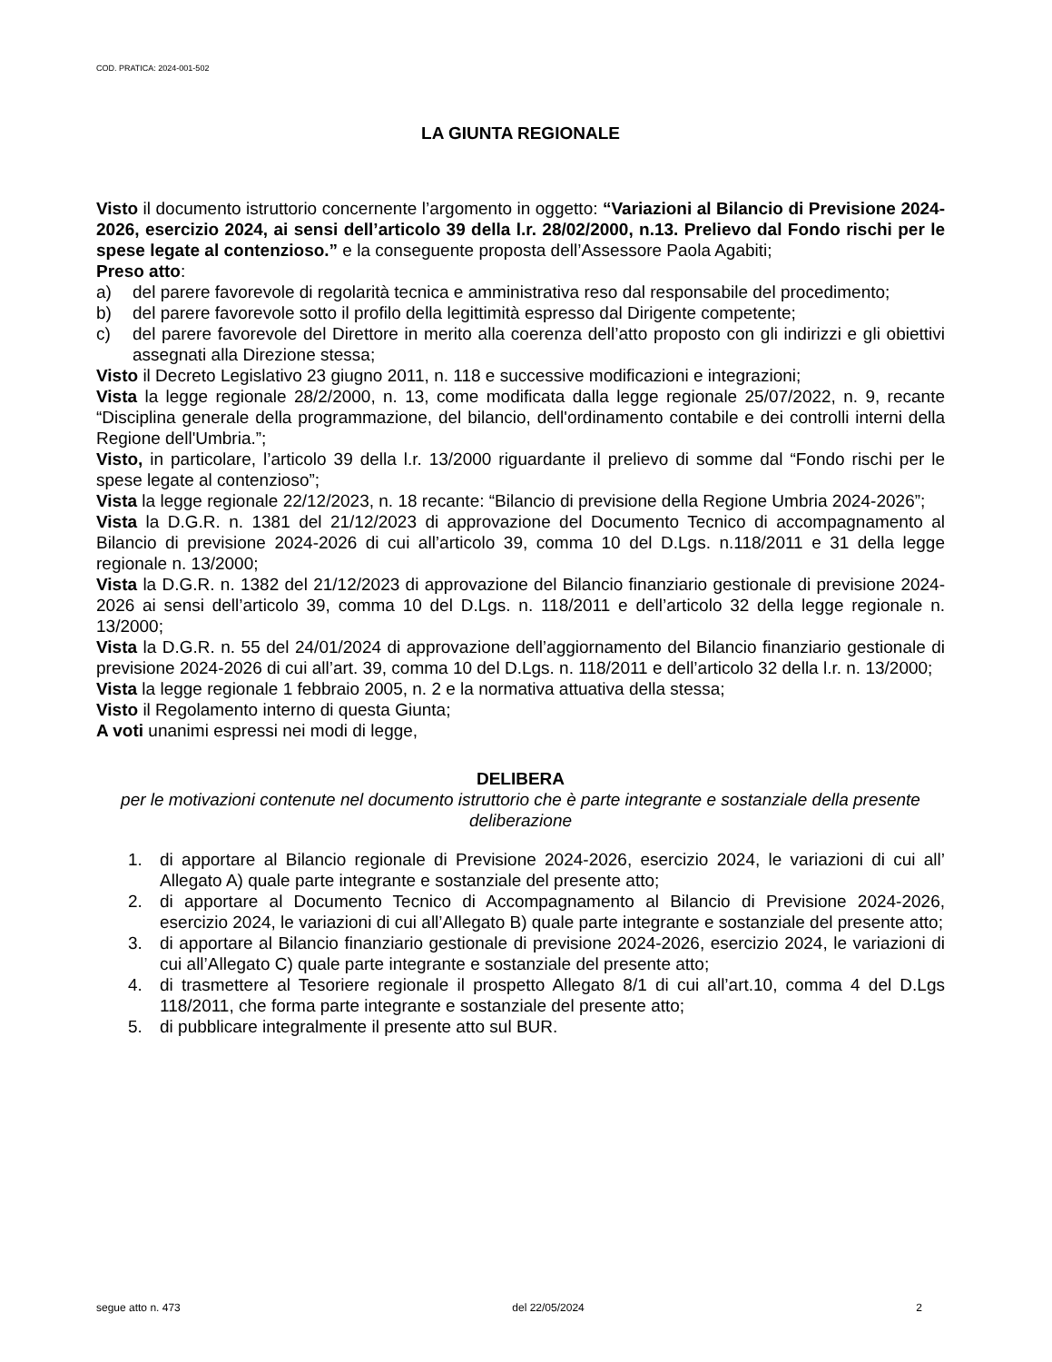COD. PRATICA: 2024-001-502
LA GIUNTA REGIONALE
Visto il documento istruttorio concernente l’argomento in oggetto: “Variazioni al Bilancio di Previsione 2024-2026, esercizio 2024, ai sensi dell’articolo 39 della l.r. 28/02/2000, n.13. Prelievo dal Fondo rischi per le spese legate al contenzioso.” e la conseguente proposta dell’Assessore Paola Agabiti;
Preso atto:
a) del parere favorevole di regolarità tecnica e amministrativa reso dal responsabile del procedimento;
b) del parere favorevole sotto il profilo della legittimità espresso dal Dirigente competente;
c) del parere favorevole del Direttore in merito alla coerenza dell’atto proposto con gli indirizzi e gli obiettivi assegnati alla Direzione stessa;
Visto il Decreto Legislativo 23 giugno 2011, n. 118 e successive modificazioni e integrazioni;
Vista la legge regionale 28/2/2000, n. 13, come modificata dalla legge regionale 25/07/2022, n. 9, recante “Disciplina generale della programmazione, del bilancio, dell'ordinamento contabile e dei controlli interni della Regione dell'Umbria.”;
Visto, in particolare, l’articolo 39 della l.r. 13/2000 riguardante il prelievo di somme dal “Fondo rischi per le spese legate al contenzioso”;
Vista la legge regionale 22/12/2023, n. 18 recante: “Bilancio di previsione della Regione Umbria 2024-2026”;
Vista la D.G.R. n. 1381 del 21/12/2023 di approvazione del Documento Tecnico di accompagnamento al Bilancio di previsione 2024-2026 di cui all’articolo 39, comma 10 del D.Lgs. n.118/2011 e 31 della legge regionale n. 13/2000;
Vista la D.G.R. n. 1382 del 21/12/2023 di approvazione del Bilancio finanziario gestionale di previsione 2024-2026 ai sensi dell’articolo 39, comma 10 del D.Lgs. n. 118/2011 e dell’articolo 32 della legge regionale n. 13/2000;
Vista la D.G.R. n. 55 del 24/01/2024 di approvazione dell’aggiornamento del Bilancio finanziario gestionale di previsione 2024-2026 di cui all’art. 39, comma 10 del D.Lgs. n. 118/2011 e dell’articolo 32 della l.r. n. 13/2000;
Vista la legge regionale 1 febbraio 2005, n. 2 e la normativa attuativa della stessa;
Visto il Regolamento interno di questa Giunta;
A voti unanimi espressi nei modi di legge,
DELIBERA
per le motivazioni contenute nel documento istruttorio che è parte integrante e sostanziale della presente deliberazione
1. di apportare al Bilancio regionale di Previsione 2024-2026, esercizio 2024, le variazioni di cui all’ Allegato A) quale parte integrante e sostanziale del presente atto;
2. di apportare al Documento Tecnico di Accompagnamento al Bilancio di Previsione 2024-2026, esercizio 2024, le variazioni di cui all’Allegato B) quale parte integrante e sostanziale del presente atto;
3. di apportare al Bilancio finanziario gestionale di previsione 2024-2026, esercizio 2024, le variazioni di cui all’Allegato C) quale parte integrante e sostanziale del presente atto;
4. di trasmettere al Tesoriere regionale il prospetto Allegato 8/1 di cui all’art.10, comma 4 del D.Lgs 118/2011, che forma parte integrante e sostanziale del presente atto;
5. di pubblicare integralmente il presente atto sul BUR.
segue atto n. 473 del 22/05/2024 2